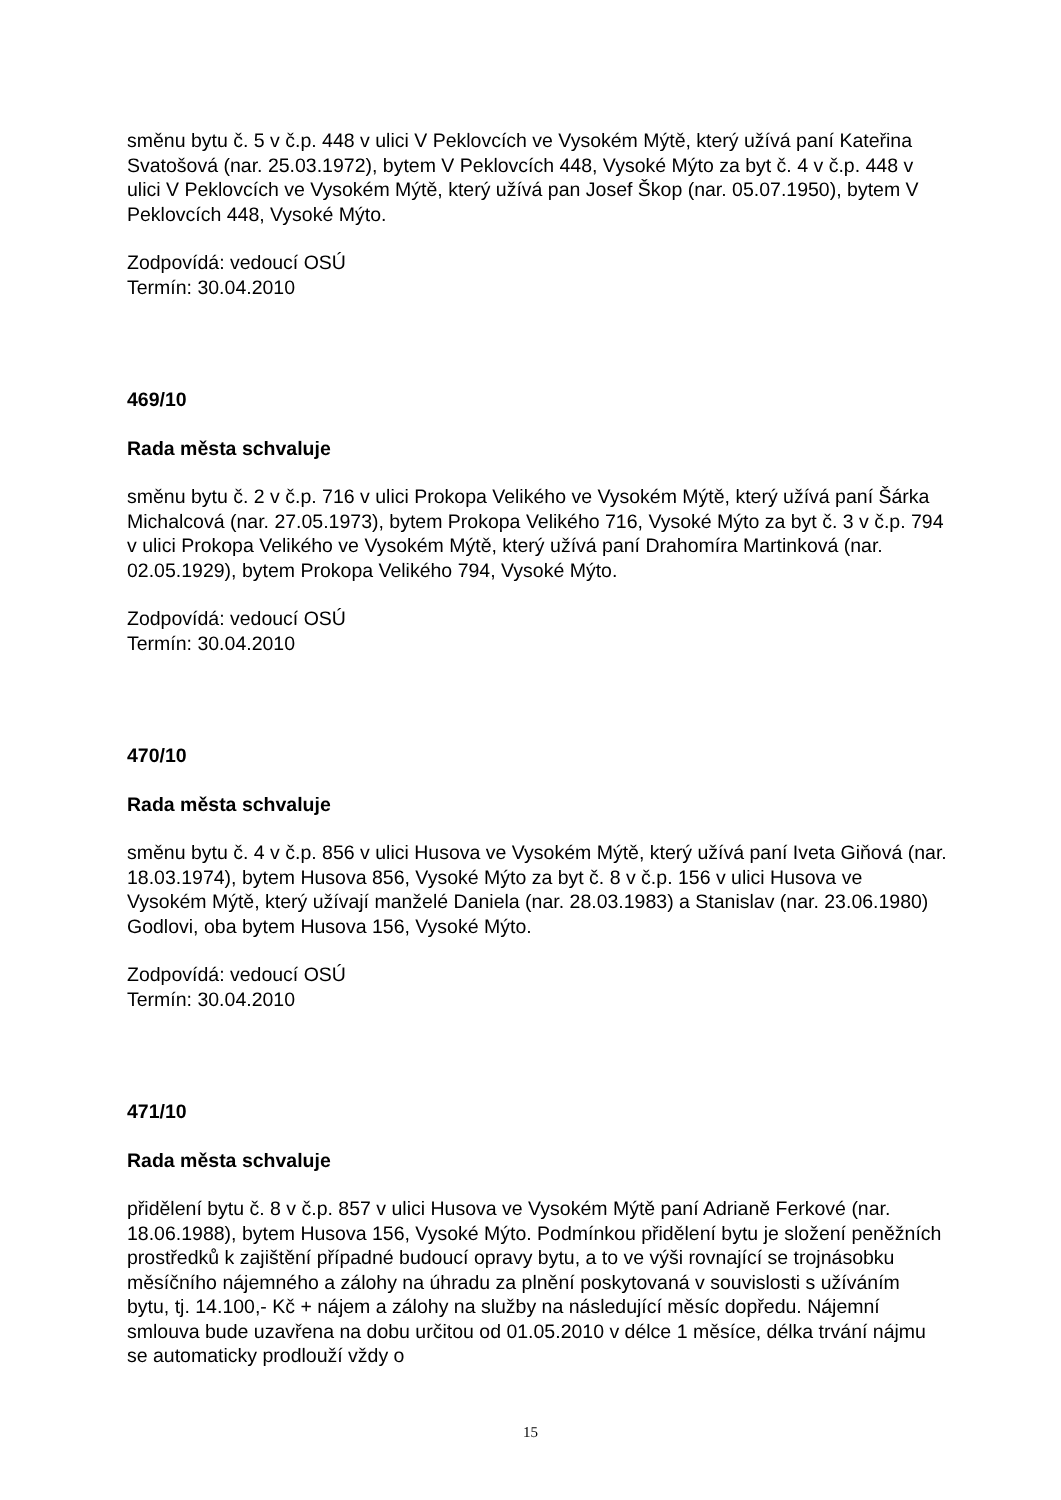směnu bytu č. 5 v č.p. 448 v ulici V Peklovcích ve Vysokém Mýtě, který užívá paní Kateřina Svatošová (nar. 25.03.1972), bytem V Peklovcích 448, Vysoké Mýto za byt č. 4 v č.p. 448 v ulici V Peklovcích ve Vysokém Mýtě, který užívá pan Josef Škop (nar. 05.07.1950), bytem V Peklovcích 448, Vysoké Mýto.
Zodpovídá: vedoucí OSÚ
Termín: 30.04.2010
469/10
Rada města schvaluje
směnu bytu č. 2 v č.p. 716 v ulici Prokopa Velikého ve Vysokém Mýtě, který užívá paní Šárka Michalcová (nar. 27.05.1973), bytem Prokopa Velikého 716, Vysoké Mýto za byt č. 3 v č.p. 794 v ulici Prokopa Velikého ve Vysokém Mýtě, který užívá paní Drahomíra Martinková (nar. 02.05.1929), bytem Prokopa Velikého 794, Vysoké Mýto.
Zodpovídá: vedoucí OSÚ
Termín: 30.04.2010
470/10
Rada města schvaluje
směnu bytu č. 4 v č.p. 856 v ulici Husova ve Vysokém Mýtě, který užívá paní Iveta Giňová (nar. 18.03.1974), bytem Husova 856, Vysoké Mýto za byt č. 8 v č.p. 156 v ulici Husova ve Vysokém Mýtě, který užívají manželé Daniela (nar. 28.03.1983) a Stanislav (nar. 23.06.1980) Godlovi, oba bytem Husova 156, Vysoké Mýto.
Zodpovídá: vedoucí OSÚ
Termín: 30.04.2010
471/10
Rada města schvaluje
přidělení bytu č. 8 v č.p. 857 v ulici Husova ve Vysokém Mýtě paní Adrianě Ferkové (nar. 18.06.1988), bytem Husova 156, Vysoké Mýto. Podmínkou přidělení bytu je složení peněžních prostředků k zajištění případné budoucí opravy bytu, a to ve výši rovnající se trojnásobku měsíčního nájemného a zálohy na úhradu za plnění poskytovaná v souvislosti s užíváním bytu, tj. 14.100,- Kč + nájem a zálohy na služby na následující měsíc dopředu. Nájemní smlouva bude uzavřena na dobu určitou od 01.05.2010 v délce 1 měsíce, délka trvání nájmu se automaticky prodlouží vždy o
15